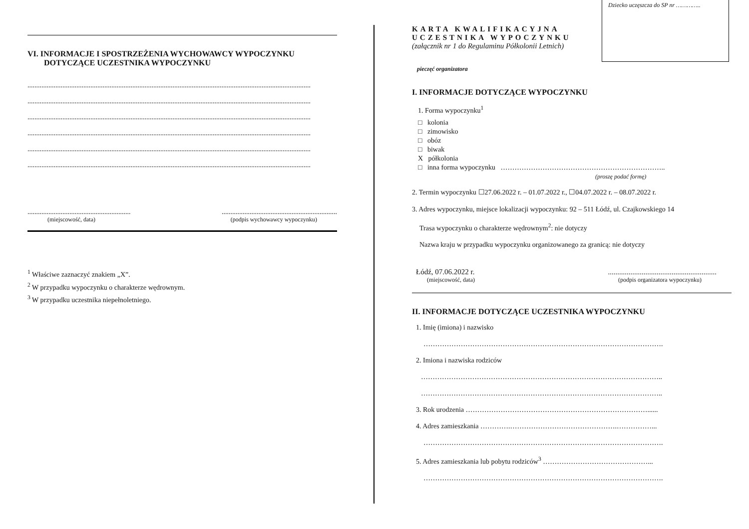VI. INFORMACJE I SPOSTRZEŻENIA WYCHOWAWCY WYPOCZYNKU DOTYCZĄCE UCZESTNIKA WYPOCZYNKU
..................................................................................................................................................................
..................................................................................................................................................................
..................................................................................................................................................................
..................................................................................................................................................................
..................................................................................................................................................................
..................................................................................................................................................................
.............................................................................................................................
(miejscowość, data) (podpis wychowawcy wypoczynku)
<sup>1</sup> Właściwe zaznaczyć znakiem „X”.
<sup>2</sup> W przypadku wypoczynku o charakterze wędrownym.
<sup>3</sup> W przypadku uczestnika niepełnoletniego.
Dziecko uczęszcza do SP nr …………..
KARTA KWALIFIKACYJNA
UCZESTNIKA WYPOCZYNKU
(załącznik nr 1 do Regulaminu Półkolonii Letnich)
pieczęć organizatora
I. INFORMACJE DOTYCZĄCE WYPOCZYNKU
1. Forma wypoczynku<sup>1</sup>
□ kolonia
□ zimowisko
□ obóz
□ biwak
X półkolonia
□ inna forma wypoczynku ……………………………………………………………..
(proszę podać formę)
2. Termin wypoczynku ☐27.06.2022 r. – 01.07.2022 r., ☐04.07.2022 r. – 08.07.2022 r.
3. Adres wypoczynku, miejsce lokalizacji wypoczynku: 92 – 511 Łódź, ul. Czajkowskiego 14
Trasa wypoczynku o charakterze wędrownym<sup>2</sup>: nie dotyczy
Nazwa kraju w przypadku wypoczynku organizowanego za granicą: nie dotyczy
Łódź, 07.06.2022 r...........................................................
(miejscowość, data) (podpis organizatora wypoczynku)
II. INFORMACJE DOTYCZĄCE UCZESTNIKA WYPOCZYNKU
1. Imię (imiona) i nazwisko
………………………………………………………………………………………….
2. Imiona i nazwiska rodziców
…………………………………………………………………………………………..
…………………………………………………………………………………………..
3. Rok urodzenia ……………………………………………………………………......
4. Adres zamieszkania ………….……………………………………….……………...
………………………………………………………………………………………….
5. Adres zamieszkania lub pobytu rodziców<sup>3</sup> ………………………………………...
………………………………………………………………………………………….